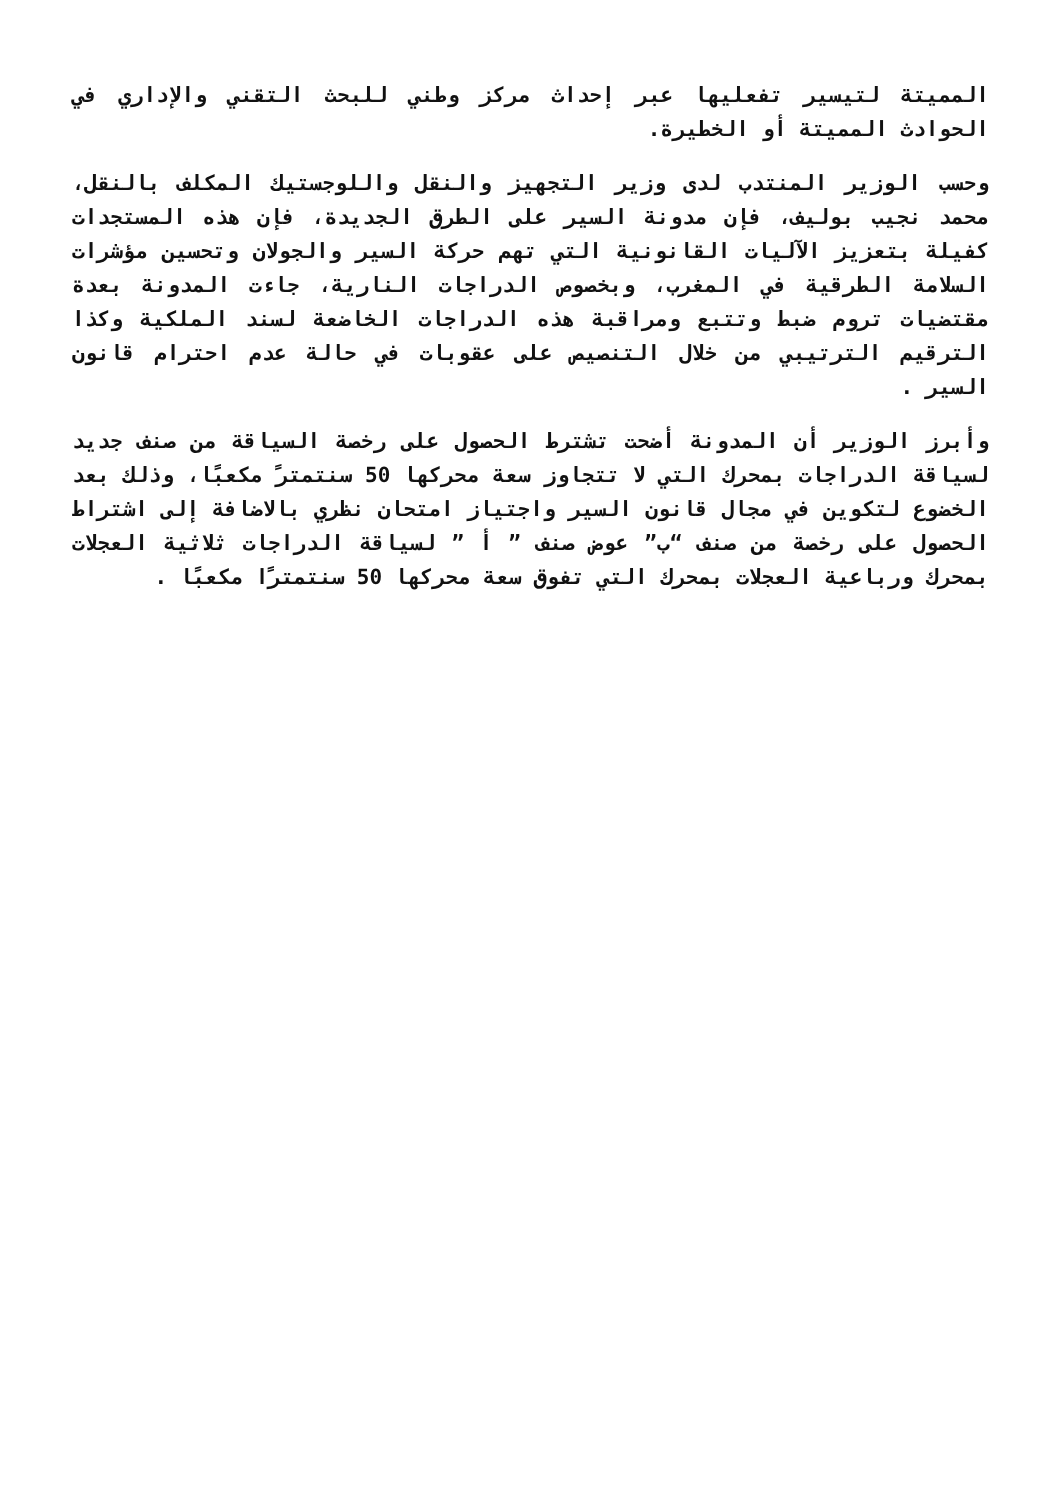المميتة لتيسير تفعليها عبر إحداث مركز وطني للبحث التقني والإداري في الحوادث المميتة أو الخطيرة.
وحسب الوزير المنتدب لدى وزير التجهيز والنقل واللوجستيك المكلف بالنقل، محمد نجيب بوليف، فإن مدونة السير على الطرق الجديدة، فإن هذه المستجدات كفيلة بتعزيز الآليات القانونية التي تهم حركة السير والجولان وتحسين مؤشرات السلامة الطرقية في المغرب، وبخصوص الدراجات النارية، جاءت المدونة بعدة مقتضيات تروم ضبط وتتبع ومراقبة هذه الدراجات الخاضعة لسند الملكية وكذا الترقيم الترتيبي من خلال التنصيص على عقوبات في حالة عدم احترام قانون السير .
وأبرز الوزير أن المدونة أضحت تشترط الحصول على رخصة السياقة من صنف جديد لسياقة الدراجات بمحرك التي لا تتجاوز سعة محركها 50 سنتمترً مكعبًا، وذلك بعد الخضوع لتكوين في مجال قانون السير واجتياز امتحان نظري بالاضافة إلى اشتراط الحصول على رخصة من صنف “ب” عوض صنف ” أ ” لسياقة الدراجات ثلاثية العجلات بمحرك ورباعية العجلات بمحرك التي تفوق سعة محركها 50 سنتمترًا مكعبًا .